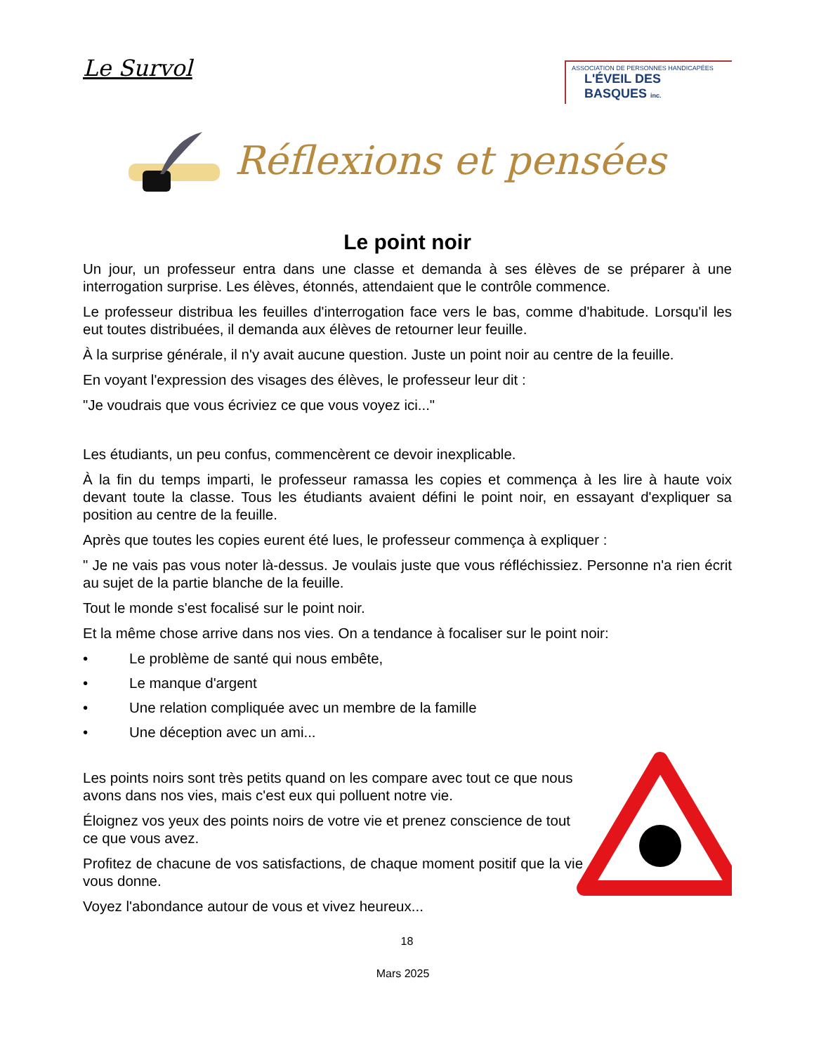Le Survol
ASSOCIATION DE PERSONNES HANDICAPÉES
L'ÉVEIL DES BASQUES inc.
Réflexions et pensées
Le point noir
Un jour, un professeur entra dans une classe et demanda à ses élèves de se préparer à une interrogation surprise. Les élèves, étonnés, attendaient que le contrôle commence.
Le professeur distribua les feuilles d'interrogation face vers le bas, comme d'habitude. Lorsqu'il les eut toutes distribuées, il demanda aux élèves de retourner leur feuille.
À la surprise générale, il n'y avait aucune question. Juste un point noir au centre de la feuille.
En voyant l'expression des visages des élèves, le professeur leur dit :
"Je voudrais que vous écriviez ce que vous voyez ici..."
Les étudiants, un peu confus, commencèrent ce devoir inexplicable.
À la fin du temps imparti, le professeur ramassa les copies et commença à les lire à haute voix devant toute la classe. Tous les étudiants avaient défini le point noir, en essayant d'expliquer sa position au centre de la feuille.
Après que toutes les copies eurent été lues, le professeur commença à expliquer :
" Je ne vais pas vous noter là-dessus. Je voulais juste que vous réfléchissiez. Personne n'a rien écrit au sujet de la partie blanche de la feuille.
Tout le monde s'est focalisé sur le point noir.
Et la même chose arrive dans nos vies. On a tendance à focaliser sur le point noir:
• Le problème de santé qui nous embête,
• Le manque d'argent
• Une relation compliquée avec un membre de la famille
• Une déception avec un ami...
Les points noirs sont très petits quand on les compare avec tout ce que nous avons dans nos vies, mais c'est eux qui polluent notre vie.
Éloignez vos yeux des points noirs de votre vie et prenez conscience de tout ce que vous avez.
Profitez de chacune de vos satisfactions, de chaque moment positif que la vie vous donne.
Voyez l'abondance autour de vous et vivez heureux...
18
Mars 2025